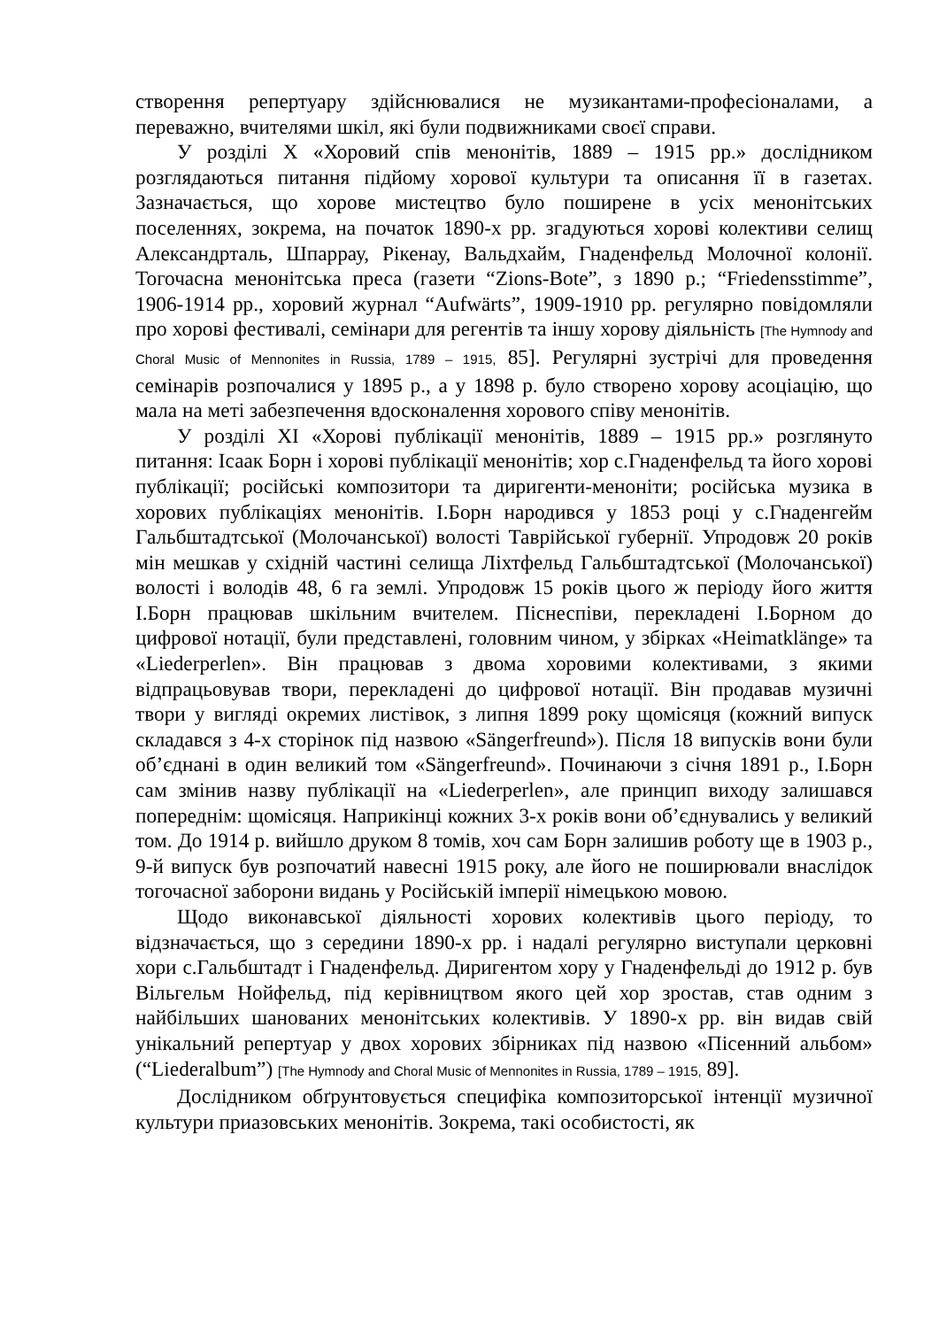створення репертуару здійснювалися не музикантами-професіоналами, а переважно, вчителями шкіл, які були подвижниками своєї справи.
У розділі Х «Хоровий спів менонітів, 1889 – 1915 рр.» дослідником розглядаються питання підйому хорової культури та описання її в газетах. Зазначається, що хорове мистецтво було поширене в усіх менонітських поселеннях, зокрема, на початок 1890-х рр. згадуються хорові колективи селищ Александрталь, Шпаррау, Рікенау, Вальдхайм, Гнаденфельд Молочної колонії. Тогочасна менонітська преса (газети “Zions-Bote”, з 1890 р.; “Friedensstimme”, 1906-1914 рр., хоровий журнал “Aufwärts”, 1909-1910 рр. регулярно повідомляли про хорові фестивалі, семінари для регентів та іншу хорову діяльність [The Hymnody and Choral Music of Mennonites in Russia, 1789 – 1915, 85]. Регулярні зустрічі для проведення семінарів розпочалися у 1895 р., а у 1898 р. було створено хорову асоціацію, що мала на меті забезпечення вдосконалення хорового співу менонітів.
У розділі ХІ «Хорові публікації менонітів, 1889 – 1915 рр.» розглянуто питання: Ісаак Борн і хорові публікації менонітів; хор с.Гнаденфельд та його хорові публікації; російські композитори та диригенти-меноніти; російська музика в хорових публікаціях менонітів. І.Борн народився у 1853 році у с.Гнаденгейм Гальбштадтської (Молочанської) волості Таврійської губернії. Упродовж 20 років мін мешкав у східній частині селища Ліхтфельд Гальбштадтської (Молочанської) волості і володів 48, 6 га землі. Упродовж 15 років цього ж періоду його життя І.Борн працював шкільним вчителем. Піснеспіви, перекладені І.Борном до цифрової нотації, були представлені, головним чином, у збірках «Heimatklänge» та «Liederperlen». Він працював з двома хоровими колективами, з якими відпрацьовував твори, перекладені до цифрової нотації. Він продавав музичні твори у вигляді окремих листівок, з липня 1899 року щомісяця (кожний випуск складався з 4-х сторінок під назвою «Sängerfreund»). Після 18 випусків вони були об’єднані в один великий том «Sängerfreund». Починаючи з січня 1891 р., І.Борн сам змінив назву публікації на «Liederperlen», але принцип виходу залишався попереднім: щомісяця. Наприкінці кожних 3-х років вони об’єднувались у великий том. До 1914 р. вийшло друком 8 томів, хоч сам Борн залишив роботу ще в 1903 р., 9-й випуск був розпочатий навесні 1915 року, але його не поширювали внаслідок тогочасної заборони видань у Російській імперії німецькою мовою.
Щодо виконавської діяльності хорових колективів цього періоду, то відзначається, що з середини 1890-х рр. і надалі регулярно виступали церковні хори с.Гальбштадт і Гнаденфельд. Диригентом хору у Гнаденфельді до 1912 р. був Вільгельм Нойфельд, під керівництвом якого цей хор зростав, став одним з найбільших шанованих менонітських колективів. У 1890-х рр. він видав свій унікальний репертуар у двох хорових збірниках під назвою «Пісенний альбом» (“Liederalbum”) [The Hymnody and Choral Music of Mennonites in Russia, 1789 – 1915, 89].
Дослідником обґрунтовується специфіка композиторської інтенції музичної культури приазовських менонітів. Зокрема, такі особистості, як